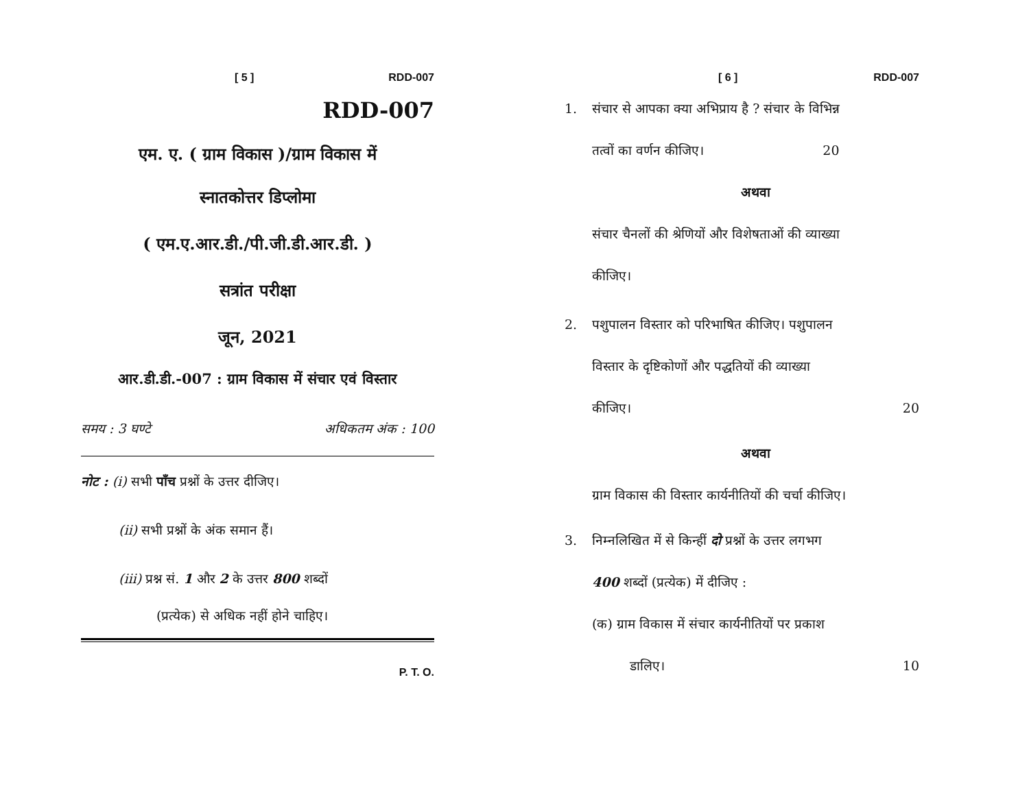[ 5 ] RDD-007
RDD-007
एम. ए. ( ग्राम विकास )/ग्राम विकास में
स्नातकोत्तर डिप्लोमा
( एम.ए.आर.डी./पी.जी.डी.आर.डी. )
सत्रांत परीक्षा
जून, 2021
आर.डी.डी.-007 : ग्राम विकास में संचार एवं विस्तार
समय : 3 घण्टे अधिकतम अंक : 100
नोट : (i) सभी पाँच प्रश्नों के उत्तर दीजिए।
(ii) सभी प्रश्नों के अंक समान हैं।
(iii) प्रश्न सं. 1 और 2 के उत्तर 800 शब्दों
(प्रत्येक) से अधिक नहीं होने चाहिए।
P. T. O.
[ 6 ] RDD-007
1. संचार से आपका क्या अभिप्राय है ? संचार के विभिन्न
तत्वों का वर्णन कीजिए। 20
अथवा
संचार चैनलों की श्रेणियों और विशेषताओं की व्याख्या
कीजिए।
2. पशुपालन विस्तार को परिभाषित कीजिए। पशुपालन
विस्तार के दृष्टिकोणों और पद्धतियों की व्याख्या
कीजिए। 20
अथवा
ग्राम विकास की विस्तार कार्यनीतियों की चर्चा कीजिए।
3. निम्नलिखित में से किन्हीं दो प्रश्नों के उत्तर लगभग
400 शब्दों (प्रत्येक) में दीजिए :
(क) ग्राम विकास में संचार कार्यनीतियों पर प्रकाश
डालिए। 10